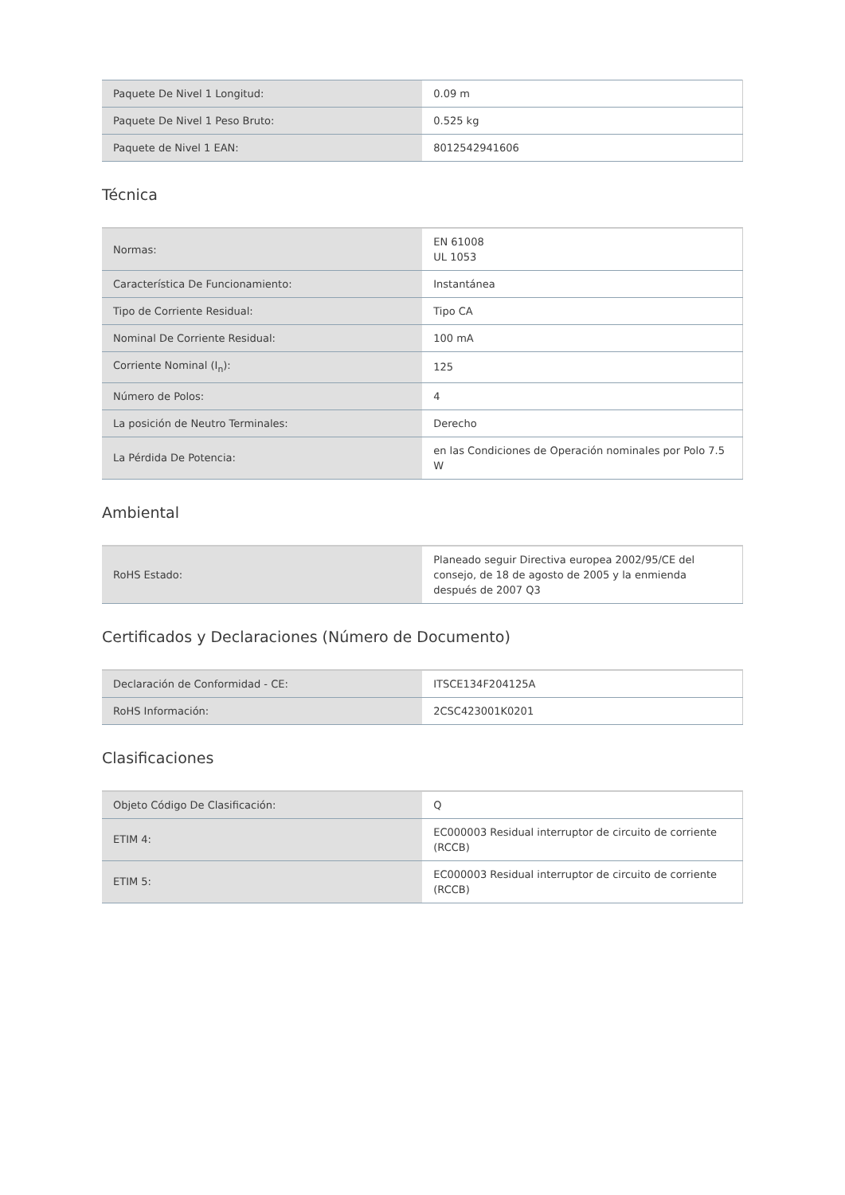| Paquete De Nivel 1 Longitud: | 0.09 m |
| Paquete De Nivel 1 Peso Bruto: | 0.525 kg |
| Paquete de Nivel 1 EAN: | 8012542941606 |
Técnica
| Normas: | EN 61008 UL 1053 |
| Característica De Funcionamiento: | Instantánea |
| Tipo de Corriente Residual: | Tipo CA |
| Nominal De Corriente Residual: | 100 mA |
| Corriente Nominal (I<sub>n</sub>): | 125 |
| Número de Polos: | 4 |
| La posición de Neutro Terminales: | Derecho |
| La Pérdida De Potencia: | en las Condiciones de Operación nominales por Polo 7.5 W |
Ambiental
| RoHS Estado: | Planeado seguir Directiva europea 2002/95/CE del consejo, de 18 de agosto de 2005 y la enmienda después de 2007 Q3 |
Certificados y Declaraciones (Número de Documento)
| Declaración de Conformidad - CE: | ITSCE134F204125A |
| RoHS Información: | 2CSC423001K0201 |
Clasificaciones
| Objeto Código De Clasificación: | Q |
| ETIM 4: | EC000003 Residual interruptor de circuito de corriente (RCCB) |
| ETIM 5: | EC000003 Residual interruptor de circuito de corriente (RCCB) |